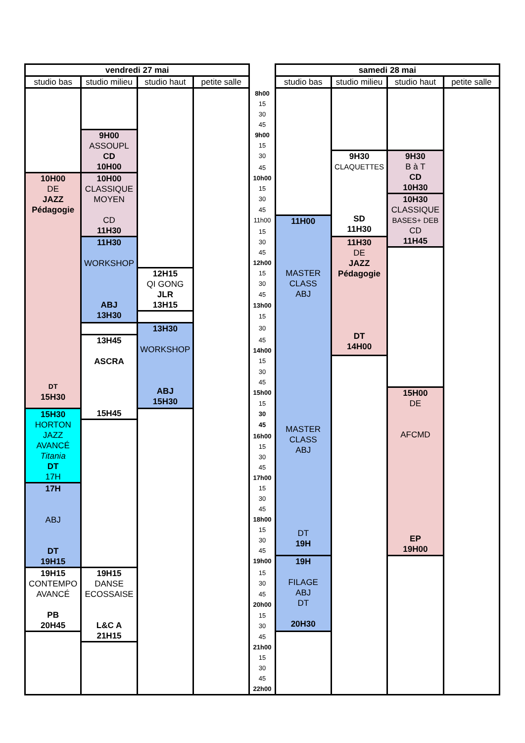| vendredi 27 mai | | | | | samedi 28 mai | | | |
| --- | --- | --- | --- | --- | --- | --- | --- | --- |
| studio bas | studio milieu | studio haut | petite salle | | studio bas | studio milieu | studio haut | petite salle |
| | | | | 8h00 | | | | |
| | | | | 15 | | | | |
| | | | | 30 | | | | |
| | | | | 45 | | | | |
| | 9H00 ASSOUPL CD 10H00 | | | 9h00 | | | | |
| | | | | 15 | | | | |
| | | | | 30 | | 9H30 CLAQUETTES SD 11H30 | 9H30 B à T CD 10H30 | |
| | | | | 45 | | | | |
| 10H00 DE JAZZ Pédagogie DT 15H30 | 10H00 CLASSIQUE MOYEN CD 11H30 | | | 10h00 | | | | |
| | | | | 15 | | | | |
| | | | | 30 | | | 10H30 CLASSIQUE BASES+ DEB CD 11H45 | |
| | | | | 45 | | | | |
| | | | | 11h00 | 11H00 MASTER CLASS ABJ MASTER CLASS ABJ DT 19H | | | |
| | | | | 15 | | | | |
| | 11H30 WORKSHOP ABJ 13H30 | | | 30 | | 11H30 DE JAZZ Pédagogie DT 14H00 | | |
| | | | | 45 | | | | |
| | | | | 12h00 | | | | |
| | | 12H15 QI GONG JLR 13H15 | | 15 | | | | |
| | | | | 30 | | | | |
| | | | | 45 | | | | |
| | | | | 13h00 | | | | |
| | | | | 15 | | | | |
| | | 13H30 WORKSHOP ABJ 15H30 | | 30 | | | | |
| | 13H45 ASCRA 15H45 | | | 45 | | | | |
| | | | | 14h00 | | | | |
| | | | | 15 | | | | |
| | | | | 30 | | | | |
| | | | | 45 | | | | |
| | | | | 15h00 | | | 15H00 DE AFCMD EP 19H00 | |
| | | | | 15 | | | | |
| 15H30 HORTON JAZZ AVANCÉ Titania DT 17H | | | | 30 | | | | |
| | | | | 45 | | | | |
| | | | | 16h00 | | | | |
| | | | | 15 | | | | |
| | | | | 30 | | | | |
| | | | | 45 | | | | |
| | | | | 17h00 | | | | |
| 17H ABJ DT 19H15 | | | | 15 | | | | |
| | | | | 30 | | | | |
| | | | | 45 | | | | |
| | | | | 18h00 | | | | |
| | | | | 15 | | | | |
| | | | | 30 | | | | |
| | | | | 45 | | | | |
| | | | | 19h00 | 19H FILAGE ABJ DT 20H30 | | | |
| 19H15 CONTEMPO AVANCÉ PB 20H45 | 19H15 DANSE ECOSSAISE L&C A 21H15 | | | 15 | | | | |
| | | | | 30 | | | | |
| | | | | 45 | | | | |
| | | | | 20h00 | | | | |
| | | | | 15 | | | | |
| | | | | 30 | | | | |
| | | | | 45 | | | | |
| | | | | 21h00 | | | | |
| | | | | 15 | | | | |
| | | | | 30 | | | | |
| | | | | 45 | | | | |
| | | | | 22h00 | | | | |